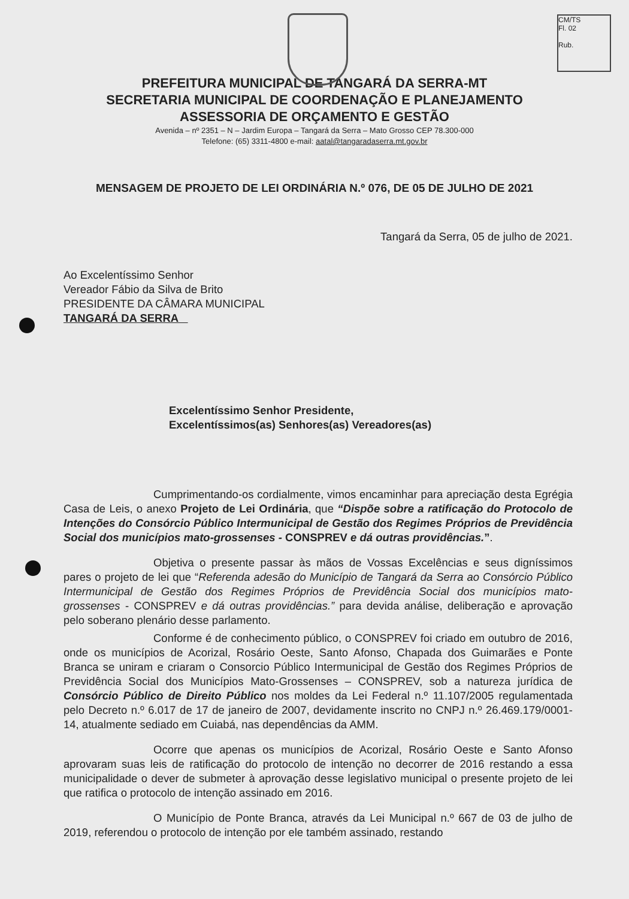CM/TS
Fl. 02
Rub.
PREFEITURA MUNICIPAL DE TANGARÁ DA SERRA-MT
SECRETARIA MUNICIPAL DE COORDENAÇÃO E PLANEJAMENTO
ASSESSORIA DE ORÇAMENTO E GESTÃO
Avenida – nº 2351 – N – Jardim Europa – Tangará da Serra – Mato Grosso CEP 78.300-000
Telefone: (65) 3311-4800 e-mail: aatal@tangaradaserra.mt.gov.br
MENSAGEM DE PROJETO DE LEI ORDINÁRIA N.º 076, DE 05 DE JULHO DE 2021
Tangará da Serra, 05 de julho de 2021.
Ao Excelentíssimo Senhor
Vereador Fábio da Silva de Brito
PRESIDENTE DA CÂMARA MUNICIPAL
TANGARÁ DA SERRA
Excelentíssimo Senhor Presidente,
Excelentíssimos(as) Senhores(as) Vereadores(as)
Cumprimentando-os cordialmente, vimos encaminhar para apreciação desta Egrégia Casa de Leis, o anexo Projeto de Lei Ordinária, que “Dispõe sobre a ratificação do Protocolo de Intenções do Consórcio Público Intermunicipal de Gestão dos Regimes Próprios de Previdência Social dos municípios mato-grossenses - CONSPREV e dá outras providências.”.
Objetiva o presente passar às mãos de Vossas Excelências e seus digníssimos pares o projeto de lei que “Referenda adesão do Município de Tangará da Serra ao Consórcio Público Intermunicipal de Gestão dos Regimes Próprios de Previdência Social dos municípios mato-grossenses - CONSPREV e dá outras providências.” para devida análise, deliberação e aprovação pelo soberano plenário desse parlamento.
Conforme é de conhecimento público, o CONSPREV foi criado em outubro de 2016, onde os municípios de Acorizal, Rosário Oeste, Santo Afonso, Chapada dos Guimarães e Ponte Branca se uniram e criaram o Consorcio Público Intermunicipal de Gestão dos Regimes Próprios de Previdência Social dos Municípios Mato-Grossenses – CONSPREV, sob a natureza jurídica de Consórcio Público de Direito Público nos moldes da Lei Federal n.º 11.107/2005 regulamentada pelo Decreto n.º 6.017 de 17 de janeiro de 2007, devidamente inscrito no CNPJ n.º 26.469.179/0001-14, atualmente sediado em Cuiabá, nas dependências da AMM.
Ocorre que apenas os municípios de Acorizal, Rosário Oeste e Santo Afonso aprovaram suas leis de ratificação do protocolo de intenção no decorrer de 2016 restando a essa municipalidade o dever de submeter à aprovação desse legislativo municipal o presente projeto de lei que ratifica o protocolo de intenção assinado em 2016.
O Município de Ponte Branca, através da Lei Municipal n.º 667 de 03 de julho de 2019, referendou o protocolo de intenção por ele também assinado, restando